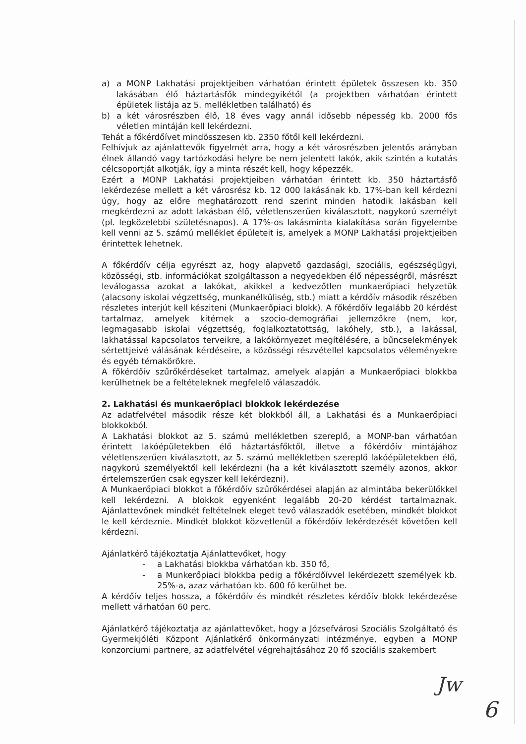a) a MONP Lakhatási projektjeiben várhatóan érintett épületek összesen kb. 350 lakásában élő háztartásfők mindegyikétől (a projektben várhatóan érintett épületek listája az 5. mellékletben található) és
b) a két városrészben élő, 18 éves vagy annál idősebb népesség kb. 2000 fős véletlen mintáján kell lekérdezni.
Tehát a főkérdőívet mindösszesen kb. 2350 főtől kell lekérdezni.
Felhívjuk az ajánlattevők figyelmét arra, hogy a két városrészben jelentős arányban élnek állandó vagy tartózkodási helyre be nem jelentett lakók, akik szintén a kutatás célcsoportját alkotják, így a minta részét kell, hogy képezzék.
Ezért a MONP Lakhatási projektjeiben várhatóan érintett kb. 350 háztartásfő lekérdezése mellett a két városrész kb. 12 000 lakásának kb. 17%-ban kell kérdezni úgy, hogy az előre meghatározott rend szerint minden hatodik lakásban kell megkérdezni az adott lakásban élő, véletlenszerűen kiválasztott, nagykorú személyt (pl. legközelebbi születésnapos). A 17%-os lakásminta kialakítása során figyelembe kell venni az 5. számú melléklet épületeit is, amelyek a MONP Lakhatási projektjeiben érintettek lehetnek.
A főkérdőív célja egyrészt az, hogy alapvető gazdasági, szociális, egészségügyi, közösségi, stb. információkat szolgáltasson a negyedekben élő népességről, másrészt leválogassa azokat a lakókat, akikkel a kedvezőtlen munkaerőpiaci helyzetük (alacsony iskolai végzettség, munkanélküliség, stb.) miatt a kérdőív második részében részletes interjút kell késziteni (Munkaerőpiaci blokk). A főkérdőív legalább 20 kérdést tartalmaz, amelyek kitérnek a szocio-demográfiai jellemzőkre (nem, kor, legmagasabb iskolai végzettség, foglalkoztatottság, lakóhely, stb.), a lakással, lakhatással kapcsolatos terveikre, a lakókörnyezet megítélésére, a bűncselekmények sértettjeivé válásának kérdéseire, a közösségi részvétellel kapcsolatos véleményekre és egyéb témakörökre.
A főkérdőív szűrőkérdéseket tartalmaz, amelyek alapján a Munkaerőpiaci blokkba kerülhetnek be a feltételeknek megfelelő válaszadók.
2. Lakhatási és munkaerőpiaci blokkok lekérdezése
Az adatfelvétel második része két blokkból áll, a Lakhatási és a Munkaerőpiaci blokkokból.
A Lakhatási blokkot az 5. számú mellékletben szereplő, a MONP-ban várhatóan érintett lakóépületekben élő háztartásfőktől, illetve a főkérdőív mintájához véletlenszerűen kiválasztott, az 5. számú mellékletben szereplő lakóépületekben élő, nagykorú személyektől kell lekérdezni (ha a két kiválasztott személy azonos, akkor értelemszerűen csak egyszer kell lekérdezni).
A Munkaerőpiaci blokkot a főkérdőív szűrőkérdései alapján az almintába bekerülőkkel kell lekérdezni. A blokkok egyenként legalább 20-20 kérdést tartalmaznak. Ajánlattevőnek mindkét feltételnek eleget tevő válaszadók esetében, mindkét blokkot le kell kérdeznie. Mindkét blokkot közvetlenül a főkérdőív lekérdezését követően kell kérdezni.
Ajánlatkérő tájékoztatja Ajánlattevőket, hogy
- a Lakhatási blokkba várhatóan kb. 350 fő,
- a Munkerőpiaci blokkba pedig a főkérdőívvel lekérdezett személyek kb. 25%-a, azaz várhatóan kb. 600 fő kerülhet be.
A kérdőív teljes hossza, a főkérdőív és mindkét részletes kérdőív blokk lekérdezése mellett várhatóan 60 perc.
Ajánlatkérő tájékoztatja az ajánlattevőket, hogy a Józsefvárosi Szociális Szolgáltató és Gyermekjóléti Központ Ajánlatkérő önkormányzati intézménye, egyben a MONP konzorciumi partnere, az adatfelvétel végrehajtásához 20 fő szociális szakembert
Jw
6